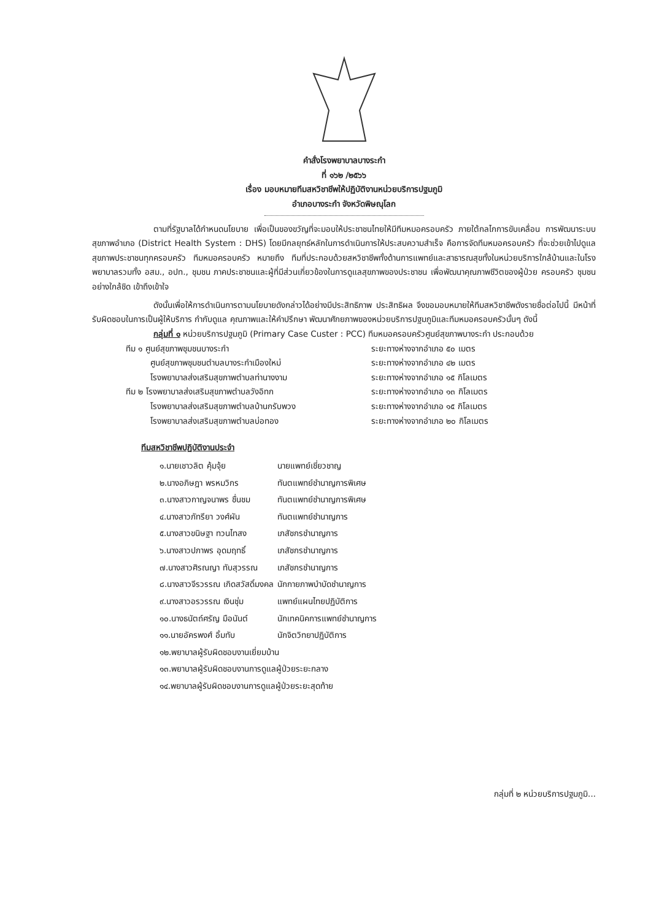คำสั่งโรงพยาบาลบางระกำ
ที่ ๑๖๒ /๒๕๖๖
เรื่อง มอบหมายทีมสหวิชาชีพให้ปฏิบัติงานหน่วยบริการปฐมภูมิ
อำเภอบางระกำ จังหวัดพิษณุโลก
ตามที่รัฐบาลได้กำหนดนโยบาย เพื่อเป็นของขวัญที่จะมอบให้ประชาชนไทยให้มีทีมหมอครอบครัว ภายใต้กลไกการขับเคลื่อน การพัฒนาระบบสุขภาพอำเภอ (District Health System : DHS) โดยมีกลยุทธ์หลักในการดำเนินการให้ประสบความสำเร็จ คือการจัดทีมหมอครอบครัว ที่จะช่วยเข้าไปดูแลสุขภาพประชาชนทุกครอบครัว ทีมหมอครอบครัว หมายถึง ทีมที่ประกอบด้วยสหวิชาชีพทั้งด้านการแพทย์และสาธารณสุขทั้งในหน่วยบริการใกล้บ้านและในโรงพยาบาลรวมทั้ง อสม., อปท., ชุมชน ภาคประชาชนและผู้ที่มีส่วนเกี่ยวข้องในการดูแลสุขภาพของประชาชน เพื่อพัฒนาคุณภาพชีวิตของผู้ป่วย ครอบครัว ชุมชนอย่างใกล้ชิด เข้าถึงเข้าใจ
ดังนั้นเพื่อให้การดำเนินการตามนโยบายดังกล่าวได้อย่างมีประสิทธิภาพ ประสิทธิผล จึงขอมอบหมายให้ทีมสหวิชาชีพดังรายชื่อต่อไปนี้ มีหน้าที่รับผิดชอบในการเป็นผู้ให้บริการ กำกับดูแล คุณภาพและให้คำปรึกษา พัฒนาศักยภาพของหน่วยบริการปฐมภูมิและทีมหมอครอบครัวนั้นๆ ดังนี้
กลุ่มที่ ๑ หน่วยบริการปฐมภูมิ (Primary Case Custer : PCC) ทีมหมอครอบครัวศูนย์สุขภาพบางระกำ ประกอบด้วย
ทีม ๑ ศูนย์สุขภาพชุมชนบางระกำ ระยะทางห่างจากอำเภอ ๕๐ เมตร
ศูนย์สุขภาพชุมชนตำบลบางระกำเมืองใหม่ ระยะทางห่างจากอำเภอ ๔๒ เมตร
โรงพยาบาลส่งเสริมสุขภาพตำบลท่านางงาม ระยะทางห่างจากอำเภอ ๑๕ กิโลเมตร
ทีม ๒ โรงพยาบาลส่งเสริมสุขภาพตำบลวังอิทก ระยะทางห่างจากอำเภอ ๑๓ กิโลเมตร
โรงพยาบาลส่งเสริมสุขภาพตำบลบ้านกรับพวง ระยะทางห่างจากอำเภอ ๑๕ กิโลเมตร
โรงพยาบาลส่งเสริมสุขภาพตำบลบ่อทอง ระยะทางห่างจากอำเภอ ๒๐ กิโลเมตร
ทีมสหวิชาชีพปฏิบัติงานประจำ
| ๑.นายเชาวลิต คุ้มจุ้ย | นายแพทย์เชี่ยวชาญ |
| ๒.นางอภิษฎา พรหมวิกร | ทันตแพทย์ชำนาญการพิเศษ |
| ๓.นางสาวกาญจนาพร ชื่นชม | ทันตแพทย์ชำนาญการพิเศษ |
| ๔.นางสาวภัทรียา วงศ์ผัน | ทันตแพทย์ชำนาญการ |
| ๕.นางสาวขนิษฐา ทวนไทสง | เภสัชกรชำนาญการ |
| ๖.นางสาวปภาพร อุดมฤทธิ์ | เภสัชกรชำนาญการ |
| ๗.นางสาวศิรณญา ทับสุวรรณ | เภสัชกรชำนาญการ |
| ๘.นางสาวจีรวรรณ เกิดสวัสดิ์มงคล | นักกายภาพบำบัดชำนาญการ |
| ๙.นางสาวอรวรรณ เงินชุ่ม | แพทย์แผนไทยปฏิบัติการ |
| ๑๐.นางธนัตถ์ศรัญ มือนันต์ | นักเทคนิคการแพทย์ชำนาญการ |
| ๑๑.นายอัครพงศ์ อิ้มทับ | นักจิตวิทยาปฏิบัติการ |
| ๑๒.พยาบาลผู้รับผิดชอบงานเยี่ยมบ้าน | |
| ๑๓.พยาบาลผู้รับผิดชอบงานการดูแลผู้ป่วยระยะกลาง | |
| ๑๔.พยาบาลผู้รับผิดชอบงานการดูแลผู้ป่วยระยะสุดท้าย | |
กลุ่มที่ ๒ หน่วยบริการปฐมภูมิ...